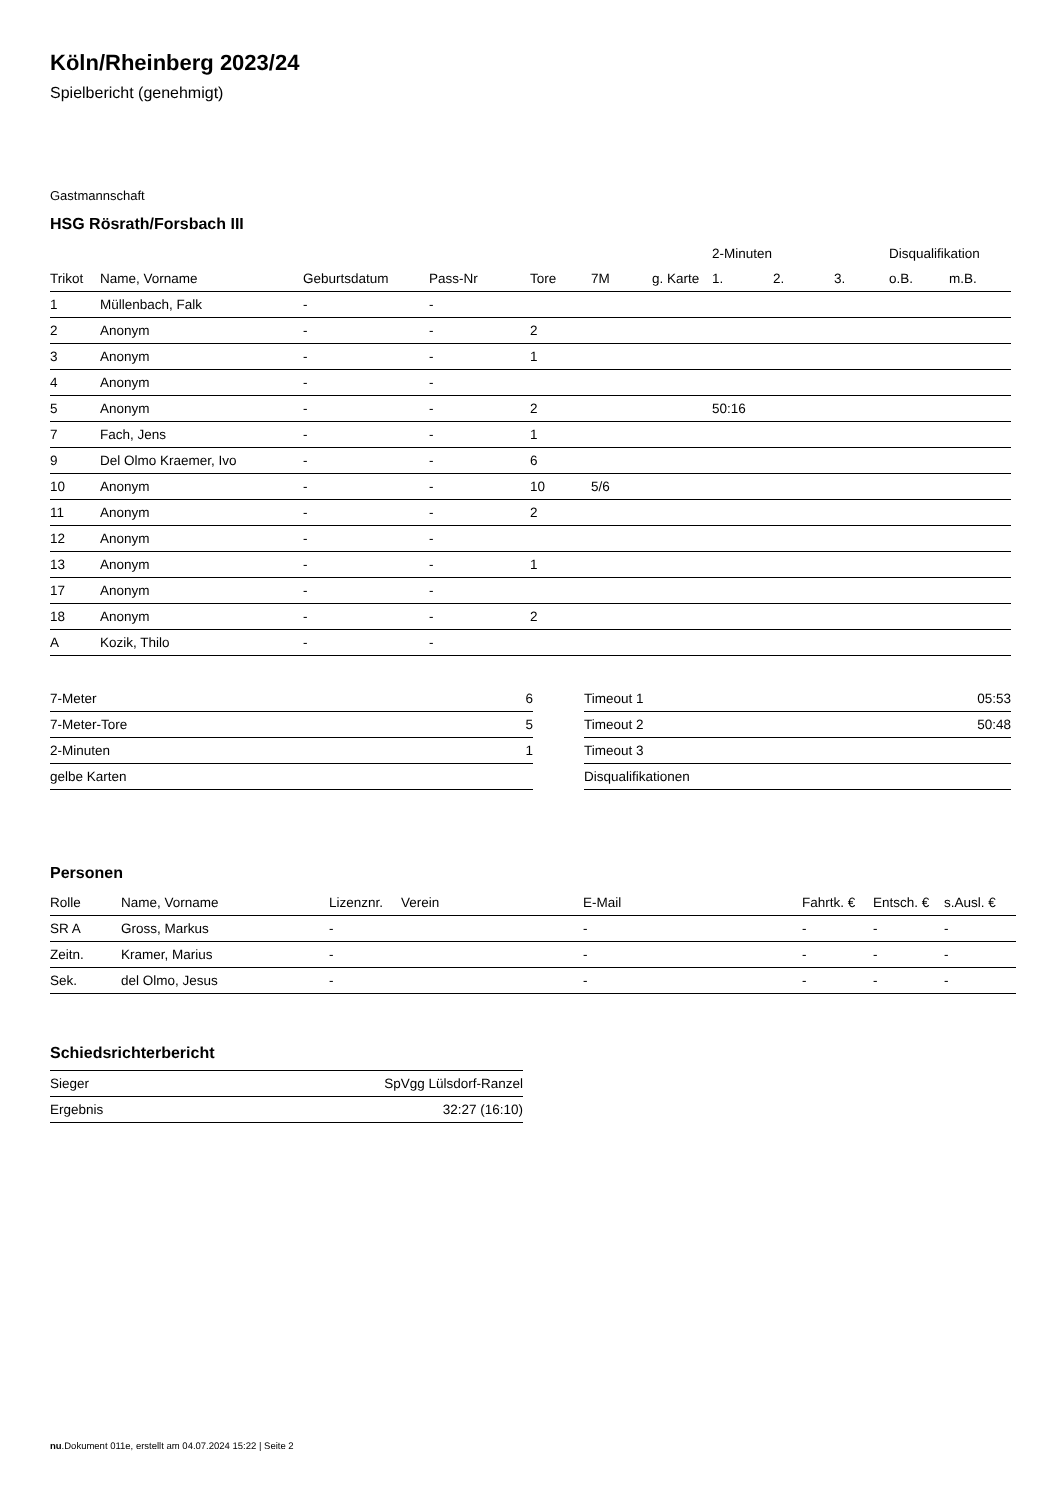Köln/Rheinberg 2023/24
Spielbericht (genehmigt)
Gastmannschaft
HSG Rösrath/Forsbach III
| | | | | | | | 2-Minuten | | | Disqualifikation | |
| --- | --- | --- | --- | --- | --- | --- | --- | --- | --- | --- | --- |
| Trikot | Name, Vorname | Geburtsdatum | Pass-Nr | Tore | 7M | g. Karte | 1. | 2. | 3. | o.B. | m.B. |
| 1 | Müllenbach, Falk | - | - | | | | | | | | |
| 2 | Anonym | - | - | 2 | | | | | | | |
| 3 | Anonym | - | - | 1 | | | | | | | |
| 4 | Anonym | - | - | | | | | | | | |
| 5 | Anonym | - | - | 2 | | | 50:16 | | | | |
| 7 | Fach, Jens | - | - | 1 | | | | | | | |
| 9 | Del Olmo Kraemer, Ivo | - | - | 6 | | | | | | | |
| 10 | Anonym | - | - | 10 | 5/6 | | | | | | |
| 11 | Anonym | - | - | 2 | | | | | | | |
| 12 | Anonym | - | - | | | | | | | | |
| 13 | Anonym | - | - | 1 | | | | | | | |
| 17 | Anonym | - | - | | | | | | | | |
| 18 | Anonym | - | - | 2 | | | | | | | |
| A | Kozik, Thilo | - | - | | | | | | | | |
| 7-Meter | 6 |
| 7-Meter-Tore | 5 |
| 2-Minuten | 1 |
| gelbe Karten | |
| Timeout 1 | 05:53 |
| Timeout 2 | 50:48 |
| Timeout 3 | |
| Disqualifikationen | |
Personen
| Rolle | Name, Vorname | Lizenznr. | Verein | E-Mail | Fahrtk. € | Entsch. € | s.Ausl. € |
| --- | --- | --- | --- | --- | --- | --- | --- |
| SR A | Gross, Markus | - | | - | - | - | - |
| Zeitn. | Kramer, Marius | - | | - | - | - | - |
| Sek. | del Olmo, Jesus | - | | - | - | - | - |
Schiedsrichterbericht
| Sieger | SpVgg Lülsdorf-Ranzel |
| Ergebnis | 32:27 (16:10) |
nu.Dokument 011e, erstellt am 04.07.2024 15:22 | Seite 2